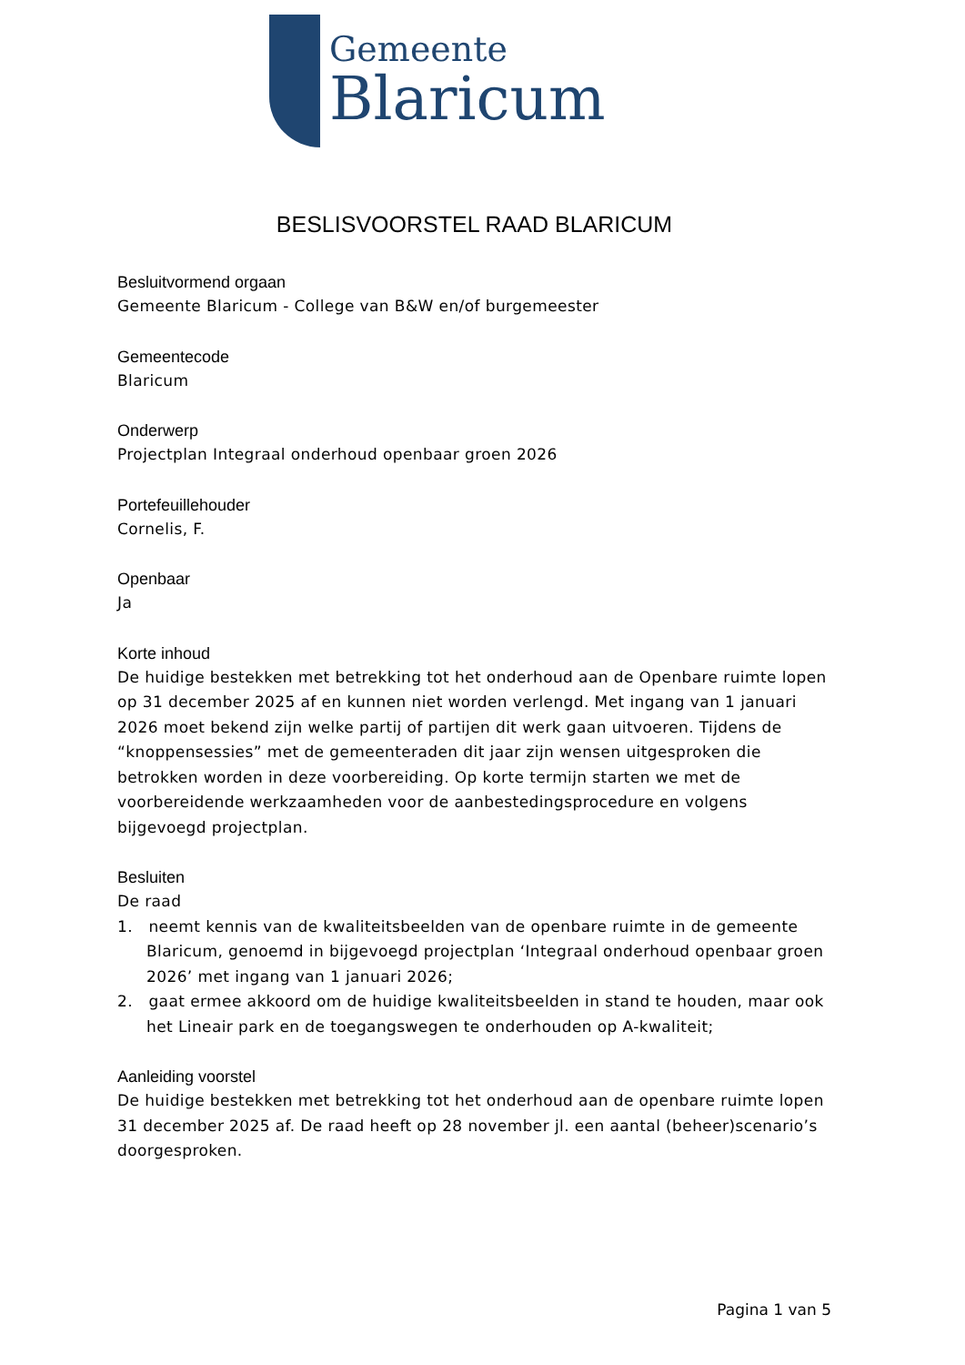Gemeente
Blaricum
BESLISVOORSTEL RAAD BLARICUM
Besluitvormend orgaan
Gemeente Blaricum - College van B&W en/of burgemeester
Gemeentecode
Blaricum
Onderwerp
Projectplan Integraal onderhoud openbaar groen 2026
Portefeuillehouder
Cornelis, F.
Openbaar
Ja
Korte inhoud
De huidige bestekken met betrekking tot het onderhoud aan de Openbare ruimte lopen op 31 december 2025 af en kunnen niet worden verlengd. Met ingang van 1 januari 2026 moet bekend zijn welke partij of partijen dit werk gaan uitvoeren. Tijdens de “knoppensessies” met de gemeenteraden dit jaar zijn wensen uitgesproken die betrokken worden in deze voorbereiding. Op korte termijn starten we met de voorbereidende werkzaamheden voor de aanbestedingsprocedure en volgens bijgevoegd projectplan.
Besluiten
De raad
1. neemt kennis van de kwaliteitsbeelden van de openbare ruimte in de gemeente Blaricum, genoemd in bijgevoegd projectplan ‘Integraal onderhoud openbaar groen 2026’ met ingang van 1 januari 2026;
2. gaat ermee akkoord om de huidige kwaliteitsbeelden in stand te houden, maar ook het Lineair park en de toegangswegen te onderhouden op A-kwaliteit;
Aanleiding voorstel
De huidige bestekken met betrekking tot het onderhoud aan de openbare ruimte lopen 31 december 2025 af. De raad heeft op 28 november jl. een aantal (beheer)scenario’s doorgesproken.
Pagina 1 van 5